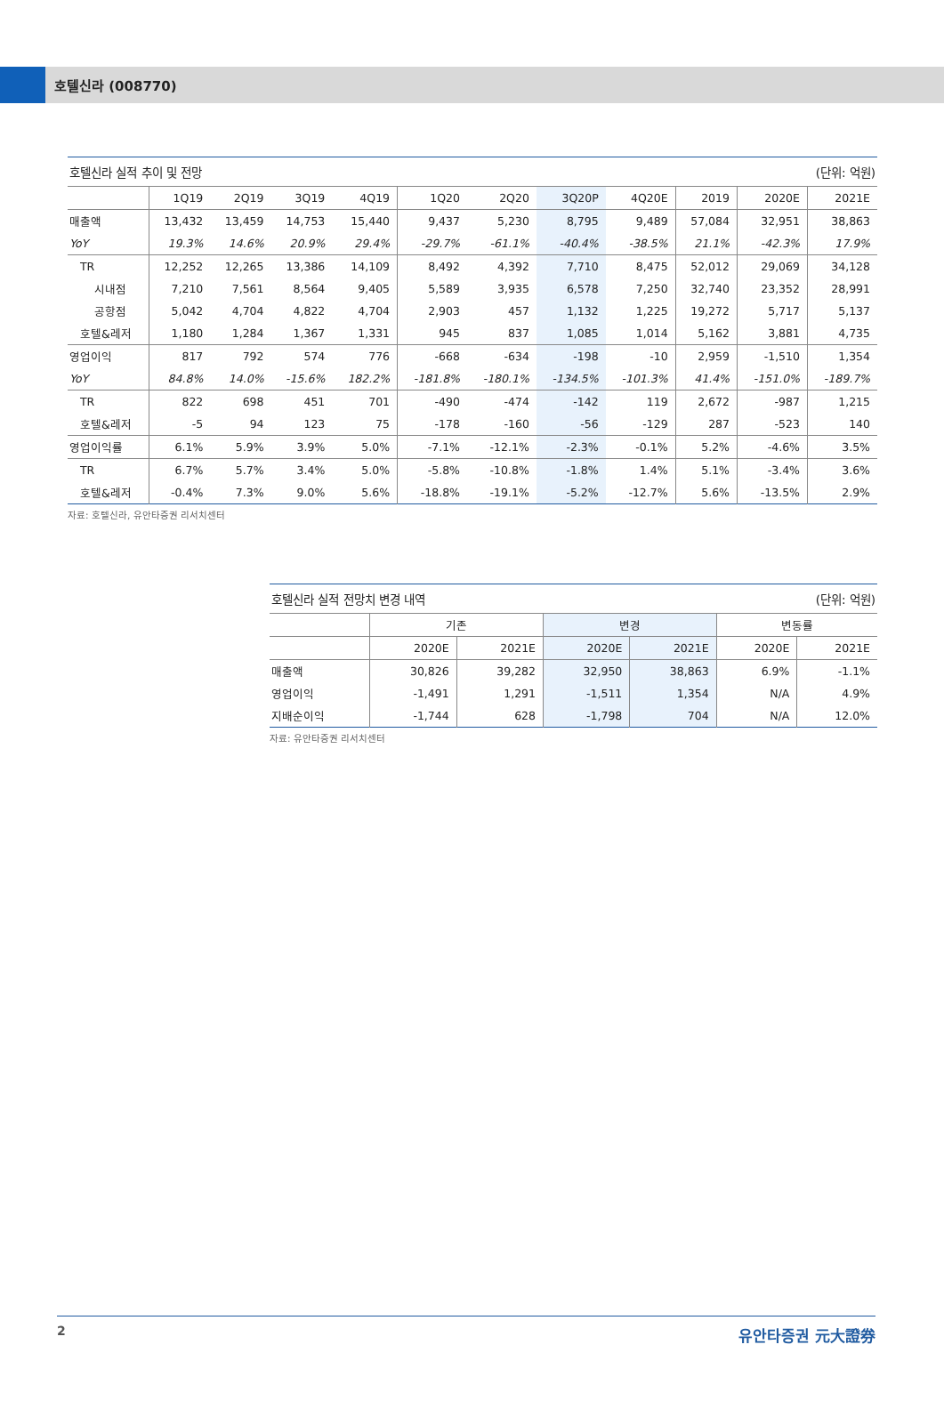호텔신라 (008770)
호텔신라 실적 추이 및 전망 (단위: 억원)
| | 1Q19 | 2Q19 | 3Q19 | 4Q19 | 1Q20 | 2Q20 | 3Q20P | 4Q20E | 2019 | 2020E | 2021E |
| --- | --- | --- | --- | --- | --- | --- | --- | --- | --- | --- | --- |
| 매출액 | 13,432 | 13,459 | 14,753 | 15,440 | 9,437 | 5,230 | 8,795 | 9,489 | 57,084 | 32,951 | 38,863 |
| YoY | 19.3% | 14.6% | 20.9% | 29.4% | -29.7% | -61.1% | -40.4% | -38.5% | 21.1% | -42.3% | 17.9% |
| TR | 12,252 | 12,265 | 13,386 | 14,109 | 8,492 | 4,392 | 7,710 | 8,475 | 52,012 | 29,069 | 34,128 |
| 시내점 | 7,210 | 7,561 | 8,564 | 9,405 | 5,589 | 3,935 | 6,578 | 7,250 | 32,740 | 23,352 | 28,991 |
| 공항점 | 5,042 | 4,704 | 4,822 | 4,704 | 2,903 | 457 | 1,132 | 1,225 | 19,272 | 5,717 | 5,137 |
| 호텔&레저 | 1,180 | 1,284 | 1,367 | 1,331 | 945 | 837 | 1,085 | 1,014 | 5,162 | 3,881 | 4,735 |
| 영업이익 | 817 | 792 | 574 | 776 | -668 | -634 | -198 | -10 | 2,959 | -1,510 | 1,354 |
| YoY | 84.8% | 14.0% | -15.6% | 182.2% | -181.8% | -180.1% | -134.5% | -101.3% | 41.4% | -151.0% | -189.7% |
| TR | 822 | 698 | 451 | 701 | -490 | -474 | -142 | 119 | 2,672 | -987 | 1,215 |
| 호텔&레저 | -5 | 94 | 123 | 75 | -178 | -160 | -56 | -129 | 287 | -523 | 140 |
| 영업이익률 | 6.1% | 5.9% | 3.9% | 5.0% | -7.1% | -12.1% | -2.3% | -0.1% | 5.2% | -4.6% | 3.5% |
| TR | 6.7% | 5.7% | 3.4% | 5.0% | -5.8% | -10.8% | -1.8% | 1.4% | 5.1% | -3.4% | 3.6% |
| 호텔&레저 | -0.4% | 7.3% | 9.0% | 5.6% | -18.8% | -19.1% | -5.2% | -12.7% | 5.6% | -13.5% | 2.9% |
자료: 호텔신라, 유안타증권 리서치센터
호텔신라 실적 전망치 변경 내역 (단위: 억원)
| | 기존 | | 변경 | | 변동률 | |
| --- | --- | --- | --- | --- | --- | --- |
| | 2020E | 2021E | 2020E | 2021E | 2020E | 2021E |
| 매출액 | 30,826 | 39,282 | 32,950 | 38,863 | 6.9% | -1.1% |
| 영업이익 | -1,491 | 1,291 | -1,511 | 1,354 | N/A | 4.9% |
| 지배순이익 | -1,744 | 628 | -1,798 | 704 | N/A | 12.0% |
자료: 유안타증권 리서치센터
2 유안타증권 元大證券